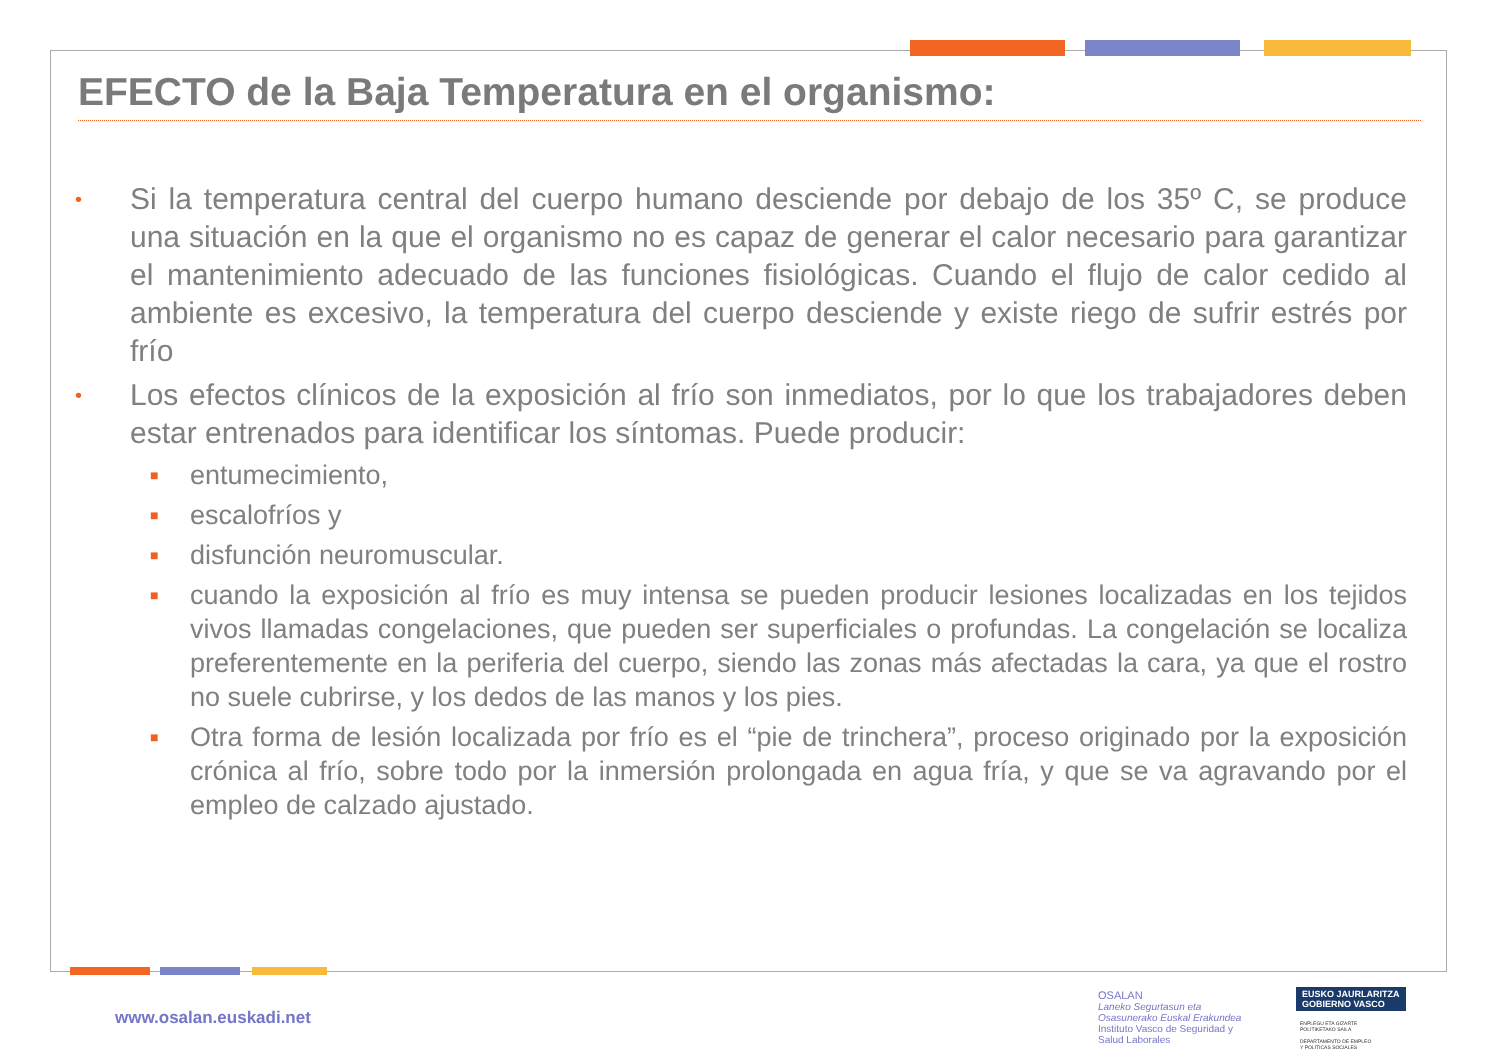EFECTO de la Baja Temperatura en el organismo:
•
Si la temperatura central del cuerpo humano desciende por debajo de los 35º C, se produce una situación en la que el organismo no es capaz de generar el calor necesario para garantizar el mantenimiento adecuado de las funciones fisiológicas. Cuando el flujo de calor cedido al ambiente es excesivo, la temperatura del cuerpo desciende y existe riego de sufrir estrés por frío
•
Los efectos clínicos de la exposición al frío son inmediatos, por lo que los trabajadores deben estar entrenados para identificar los síntomas. Puede producir:
■
entumecimiento,
■
escalofríos y
■
disfunción neuromuscular.
■
cuando la exposición al frío es muy intensa se pueden producir lesiones localizadas en los tejidos vivos llamadas congelaciones, que pueden ser superficiales o profundas. La congelación se localiza preferentemente en la periferia del cuerpo, siendo las zonas más afectadas la cara, ya que el rostro no suele cubrirse, y los dedos de las manos y los pies.
■
Otra forma de lesión localizada por frío es el “pie de trinchera”, proceso originado por la exposición crónica al frío, sobre todo por la inmersión prolongada en agua fría, y que se va agravando por el empleo de calzado ajustado.
www.osalan.euskadi.net
OSALAN
Laneko Segurtasun eta
Osasunerako Euskal Erakundea
Instituto Vasco de Seguridad y
Salud Laborales
EUSKO JAURLARITZA
GOBIERNO VASCO
ENPLEGU ETA GIZARTE
POLITIKETAKO SAILA
DEPARTAMENTO DE EMPLEO
Y POLÍTICAS SOCIALES